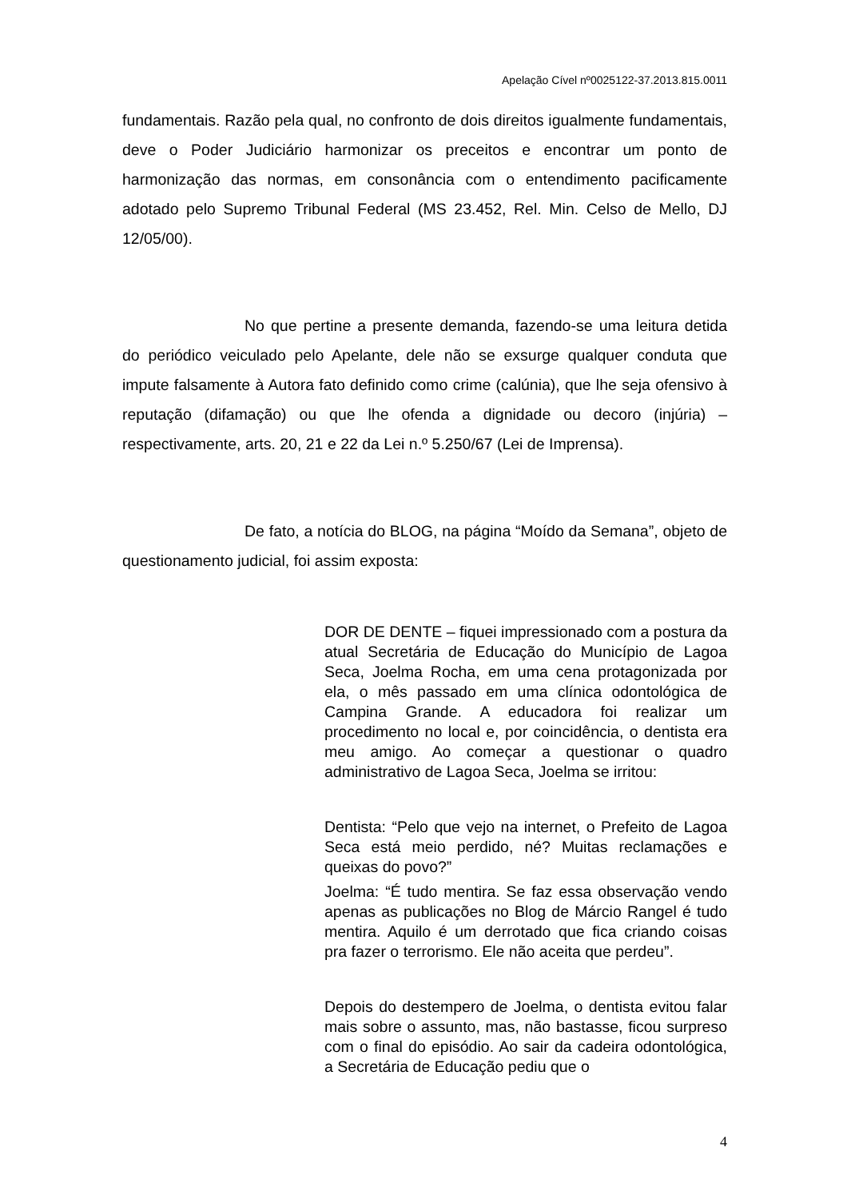Apelação Cível nº0025122-37.2013.815.0011
fundamentais. Razão pela qual, no confronto de dois direitos igualmente fundamentais, deve o Poder Judiciário harmonizar os preceitos e encontrar um ponto de harmonização das normas, em consonância com o entendimento pacificamente adotado pelo Supremo Tribunal Federal (MS 23.452, Rel. Min. Celso de Mello, DJ 12/05/00).
No que pertine a presente demanda, fazendo-se uma leitura detida do periódico veiculado pelo Apelante, dele não se exsurge qualquer conduta que impute falsamente à Autora fato definido como crime (calúnia), que lhe seja ofensivo à reputação (difamação) ou que lhe ofenda a dignidade ou decoro (injúria) – respectivamente, arts. 20, 21 e 22 da Lei n.º 5.250/67 (Lei de Imprensa).
De fato, a notícia do BLOG, na página “Moído da Semana”, objeto de questionamento judicial, foi assim exposta:
DOR DE DENTE – fiquei impressionado com a postura da atual Secretária de Educação do Município de Lagoa Seca, Joelma Rocha, em uma cena protagonizada por ela, o mês passado em uma clínica odontológica de Campina Grande. A educadora foi realizar um procedimento no local e, por coincidência, o dentista era meu amigo. Ao começar a questionar o quadro administrativo de Lagoa Seca, Joelma se irritou:
Dentista: “Pelo que vejo na internet, o Prefeito de Lagoa Seca está meio perdido, né? Muitas reclamações e queixas do povo?”
Joelma: “É tudo mentira. Se faz essa observação vendo apenas as publicações no Blog de Márcio Rangel é tudo mentira. Aquilo é um derrotado que fica criando coisas pra fazer o terrorismo. Ele não aceita que perdeu”.
Depois do destempero de Joelma, o dentista evitou falar mais sobre o assunto, mas, não bastasse, ficou surpreso com o final do episódio. Ao sair da cadeira odontológica, a Secretária de Educação pediu que o
4